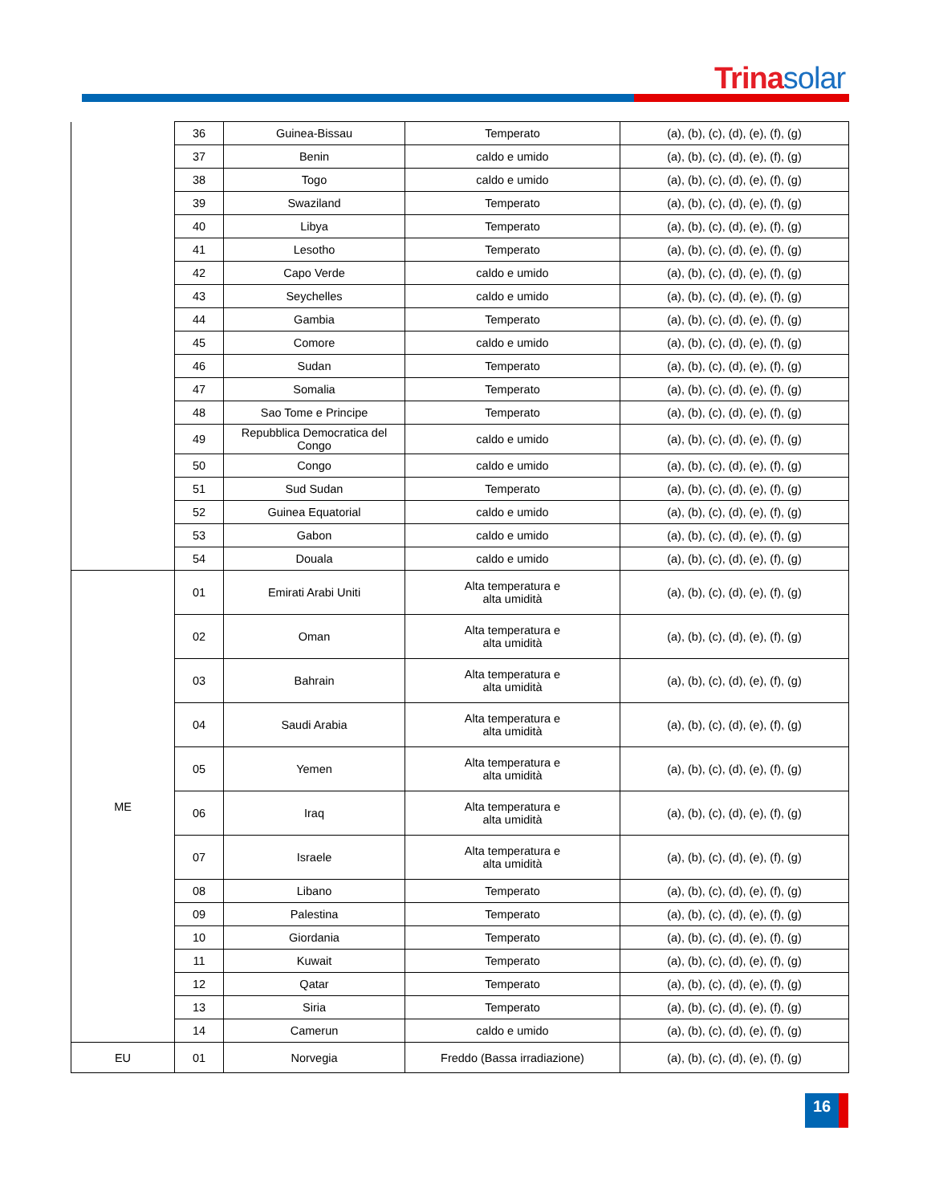Trinasolar
| | 36 | Guinea-Bissau | Temperato | (a), (b), (c), (d), (e), (f), (g) |
| | 37 | Benin | caldo e umido | (a), (b), (c), (d), (e), (f), (g) |
| | 38 | Togo | caldo e umido | (a), (b), (c), (d), (e), (f), (g) |
| | 39 | Swaziland | Temperato | (a), (b), (c), (d), (e), (f), (g) |
| | 40 | Libya | Temperato | (a), (b), (c), (d), (e), (f), (g) |
| | 41 | Lesotho | Temperato | (a), (b), (c), (d), (e), (f), (g) |
| | 42 | Capo Verde | caldo e umido | (a), (b), (c), (d), (e), (f), (g) |
| | 43 | Seychelles | caldo e umido | (a), (b), (c), (d), (e), (f), (g) |
| | 44 | Gambia | Temperato | (a), (b), (c), (d), (e), (f), (g) |
| | 45 | Comore | caldo e umido | (a), (b), (c), (d), (e), (f), (g) |
| | 46 | Sudan | Temperato | (a), (b), (c), (d), (e), (f), (g) |
| | 47 | Somalia | Temperato | (a), (b), (c), (d), (e), (f), (g) |
| | 48 | Sao Tome e Principe | Temperato | (a), (b), (c), (d), (e), (f), (g) |
| | 49 | Repubblica Democratica del Congo | caldo e umido | (a), (b), (c), (d), (e), (f), (g) |
| | 50 | Congo | caldo e umido | (a), (b), (c), (d), (e), (f), (g) |
| | 51 | Sud Sudan | Temperato | (a), (b), (c), (d), (e), (f), (g) |
| | 52 | Guinea Equatorial | caldo e umido | (a), (b), (c), (d), (e), (f), (g) |
| | 53 | Gabon | caldo e umido | (a), (b), (c), (d), (e), (f), (g) |
| | 54 | Douala | caldo e umido | (a), (b), (c), (d), (e), (f), (g) |
| ME | 01 | Emirati Arabi Uniti | Alta temperatura e alta umidità | (a), (b), (c), (d), (e), (f), (g) |
| | 02 | Oman | Alta temperatura e alta umidità | (a), (b), (c), (d), (e), (f), (g) |
| | 03 | Bahrain | Alta temperatura e alta umidità | (a), (b), (c), (d), (e), (f), (g) |
| | 04 | Saudi Arabia | Alta temperatura e alta umidità | (a), (b), (c), (d), (e), (f), (g) |
| | 05 | Yemen | Alta temperatura e alta umidità | (a), (b), (c), (d), (e), (f), (g) |
| | 06 | Iraq | Alta temperatura e alta umidità | (a), (b), (c), (d), (e), (f), (g) |
| | 07 | Israele | Alta temperatura e alta umidità | (a), (b), (c), (d), (e), (f), (g) |
| | 08 | Libano | Temperato | (a), (b), (c), (d), (e), (f), (g) |
| | 09 | Palestina | Temperato | (a), (b), (c), (d), (e), (f), (g) |
| | 10 | Giordania | Temperato | (a), (b), (c), (d), (e), (f), (g) |
| | 11 | Kuwait | Temperato | (a), (b), (c), (d), (e), (f), (g) |
| | 12 | Qatar | Temperato | (a), (b), (c), (d), (e), (f), (g) |
| | 13 | Siria | Temperato | (a), (b), (c), (d), (e), (f), (g) |
| | 14 | Camerun | caldo e umido | (a), (b), (c), (d), (e), (f), (g) |
| EU | 01 | Norvegia | Freddo (Bassa irradiazione) | (a), (b), (c), (d), (e), (f), (g) |
16